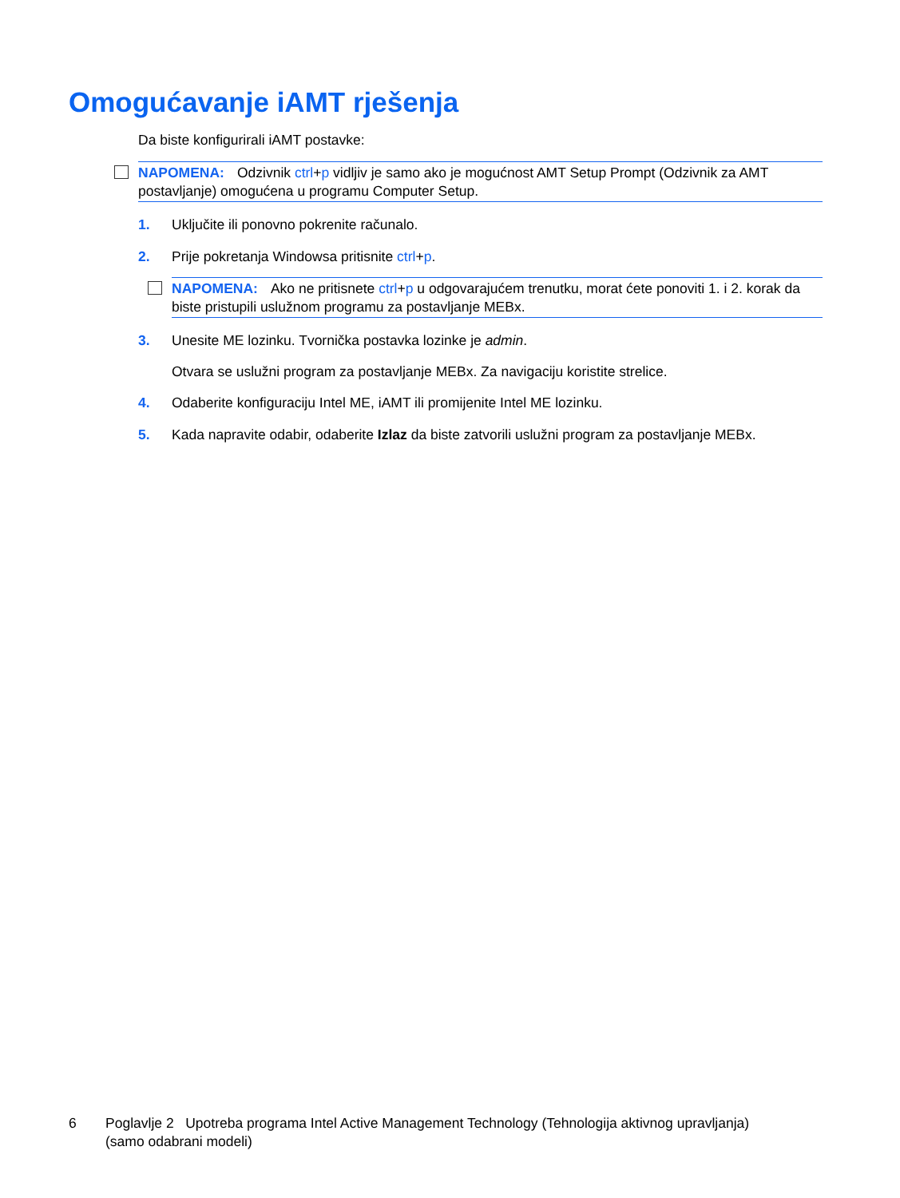Omogućavanje iAMT rješenja
Da biste konfigurirali iAMT postavke:
NAPOMENA: Odzivnik ctrl+p vidljiv je samo ako je mogućnost AMT Setup Prompt (Odzivnik za AMT postavljanje) omogućena u programu Computer Setup.
1. Uključite ili ponovno pokrenite računalo.
2. Prije pokretanja Windowsa pritisnite ctrl+p.
NAPOMENA: Ako ne pritisnete ctrl+p u odgovarajućem trenutku, morat ćete ponoviti 1. i 2. korak da biste pristupili uslužnom programu za postavljanje MEBx.
3. Unesite ME lozinku. Tvornička postavka lozinke je admin.
Otvara se uslužni program za postavljanje MEBx. Za navigaciju koristite strelice.
4. Odaberite konfiguraciju Intel ME, iAMT ili promijenite Intel ME lozinku.
5. Kada napravite odabir, odaberite Izlaz da biste zatvorili uslužni program za postavljanje MEBx.
6 Poglavlje 2 Upotreba programa Intel Active Management Technology (Tehnologija aktivnog upravljanja) (samo odabrani modeli)